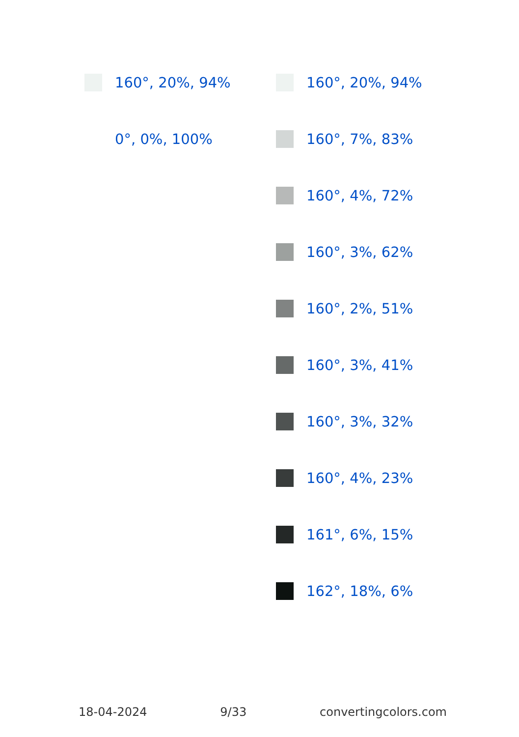160°, 20%, 94%
0°, 0%, 100%
160°, 20%, 94%
160°, 7%, 83%
160°, 4%, 72%
160°, 3%, 62%
160°, 2%, 51%
160°, 3%, 41%
160°, 3%, 32%
160°, 4%, 23%
161°, 6%, 15%
162°, 18%, 6%
18-04-2024 9/33 convertingcolors.com